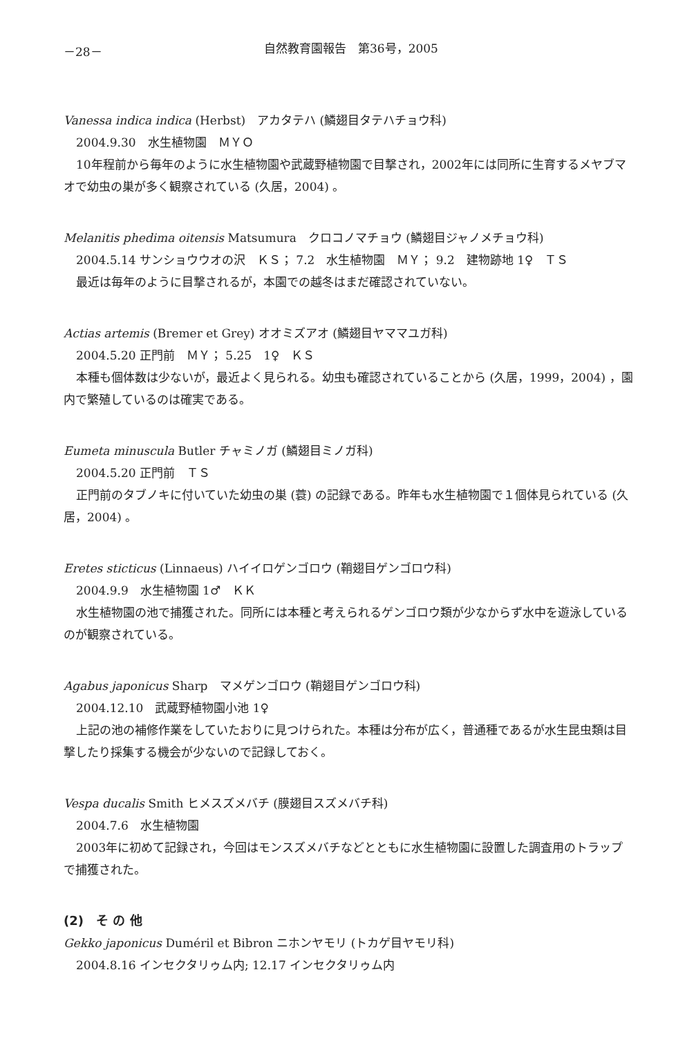－28－ 自然教育園報告　第36号，2005
Vanessa indica indica (Herbst)　アカタテハ (鱗翅目タテハチョウ科)
2004.9.30　水生植物園　ＭＹＯ
10年程前から毎年のように水生植物園や武蔵野植物園で目撃され，2002年には同所に生育するメヤブマオで幼虫の巣が多く観察されている (久居，2004) 。
Melanitis phedima oitensis Matsumura　クロコノマチョウ (鱗翅目ジャノメチョウ科)
2004.5.14 サンショウウオの沢　ＫＳ； 7.2　水生植物園　ＭＹ； 9.2　建物跡地 1♀　ＴＳ
最近は毎年のように目撃されるが，本園での越冬はまだ確認されていない。
Actias artemis (Bremer et Grey) オオミズアオ (鱗翅目ヤママユガ科)
2004.5.20 正門前　ＭＹ； 5.25　1♀　ＫＳ
本種も個体数は少ないが，最近よく見られる。幼虫も確認されていることから (久居，1999，2004) ，園内で繁殖しているのは確実である。
Eumeta minuscula Butler チャミノガ (鱗翅目ミノガ科)
2004.5.20 正門前　ＴＳ
正門前のタブノキに付いていた幼虫の巣 (蓑) の記録である。昨年も水生植物園で１個体見られている (久居，2004) 。
Eretes sticticus (Linnaeus) ハイイロゲンゴロウ (鞘翅目ゲンゴロウ科)
2004.9.9　水生植物園 1♂　ＫＫ
水生植物園の池で捕獲された。同所には本種と考えられるゲンゴロウ類が少なからず水中を遊泳しているのが観察されている。
Agabus japonicus Sharp　マメゲンゴロウ (鞘翅目ゲンゴロウ科)
2004.12.10　武蔵野植物園小池 1♀
上記の池の補修作業をしていたおりに見つけられた。本種は分布が広く，普通種であるが水生昆虫類は目撃したり採集する機会が少ないので記録しておく。
Vespa ducalis Smith ヒメスズメバチ (膜翅目スズメバチ科)
2004.7.6　水生植物園
2003年に初めて記録され，今回はモンスズメバチなどとともに水生植物園に設置した調査用のトラップで捕獲された。
(2)　そ の 他
Gekko japonicus Duméril et Bibron ニホンヤモリ (トカゲ目ヤモリ科)
2004.8.16 インセクタリゥム内; 12.17 インセクタリゥム内